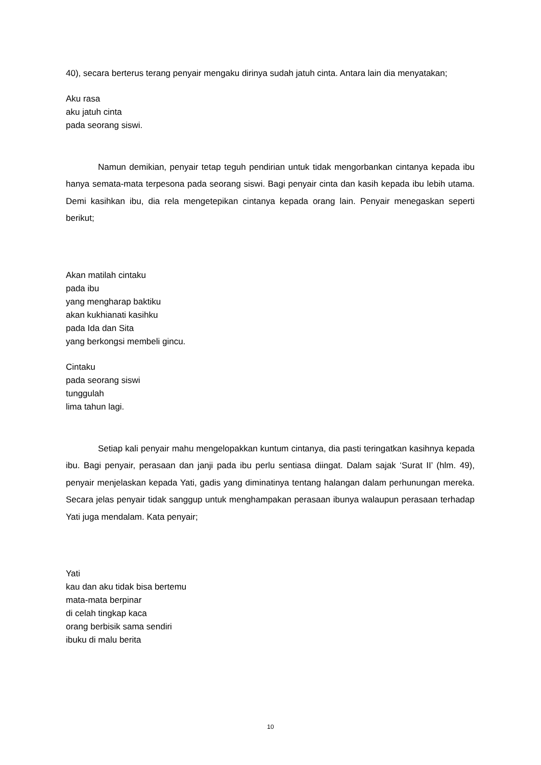40), secara berterus terang penyair mengaku dirinya sudah jatuh cinta. Antara lain dia menyatakan;
Aku rasa
aku jatuh cinta
pada seorang siswi.
Namun demikian, penyair tetap teguh pendirian untuk tidak mengorbankan cintanya kepada ibu hanya semata-mata terpesona pada seorang siswi. Bagi penyair cinta dan kasih kepada ibu lebih utama. Demi kasihkan ibu, dia rela mengetepikan cintanya kepada orang lain. Penyair menegaskan seperti berikut;
Akan matilah cintaku
pada ibu
yang mengharap baktiku
akan kukhianati kasihku
pada Ida dan Sita
yang berkongsi membeli gincu.
Cintaku
pada seorang siswi
tunggulah
lima tahun lagi.
Setiap kali penyair mahu mengelopakkan kuntum cintanya, dia pasti teringatkan kasihnya kepada ibu. Bagi penyair, perasaan dan janji pada ibu perlu sentiasa diingat. Dalam sajak ‘Surat II’ (hlm. 49), penyair menjelaskan kepada Yati, gadis yang diminatinya tentang halangan dalam perhunungan mereka. Secara jelas penyair tidak sanggup untuk menghampakan perasaan ibunya walaupun perasaan terhadap Yati juga mendalam. Kata penyair;
Yati
kau dan aku tidak bisa bertemu
mata-mata berpinar
di celah tingkap kaca
orang berbisik sama sendiri
ibuku di malu berita
10